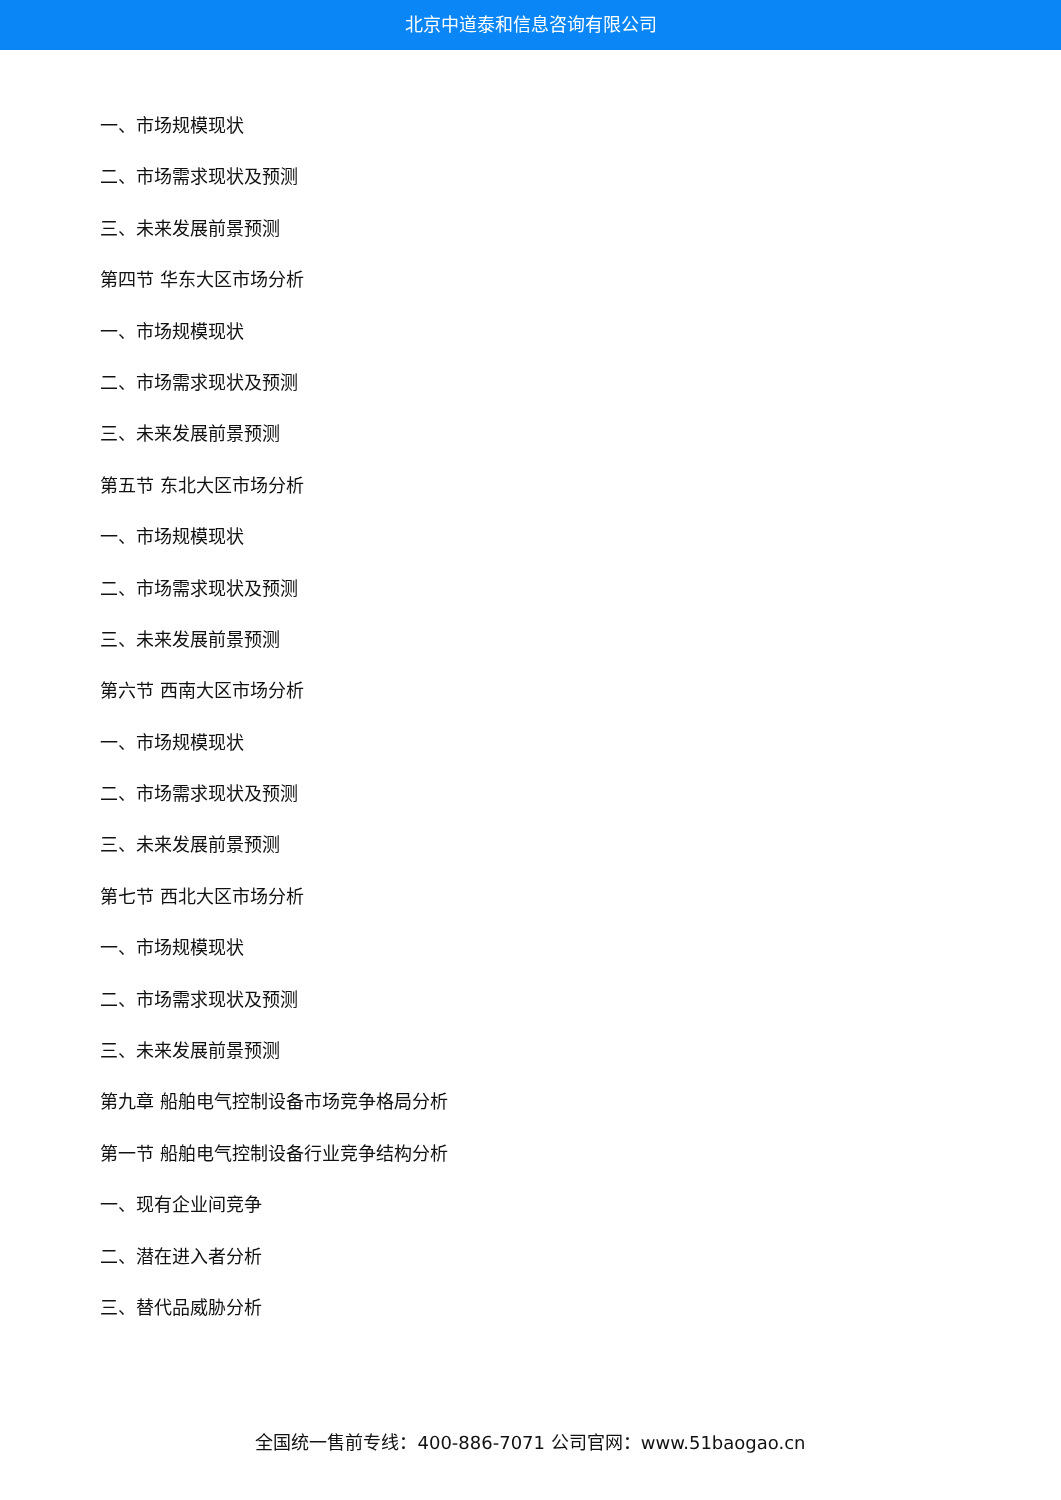北京中道泰和信息咨询有限公司
一、市场规模现状
二、市场需求现状及预测
三、未来发展前景预测
第四节 华东大区市场分析
一、市场规模现状
二、市场需求现状及预测
三、未来发展前景预测
第五节 东北大区市场分析
一、市场规模现状
二、市场需求现状及预测
三、未来发展前景预测
第六节 西南大区市场分析
一、市场规模现状
二、市场需求现状及预测
三、未来发展前景预测
第七节 西北大区市场分析
一、市场规模现状
二、市场需求现状及预测
三、未来发展前景预测
第九章 船舶电气控制设备市场竞争格局分析
第一节 船舶电气控制设备行业竞争结构分析
一、现有企业间竞争
二、潜在进入者分析
三、替代品威胁分析
全国统一售前专线：400-886-7071 公司官网：www.51baogao.cn